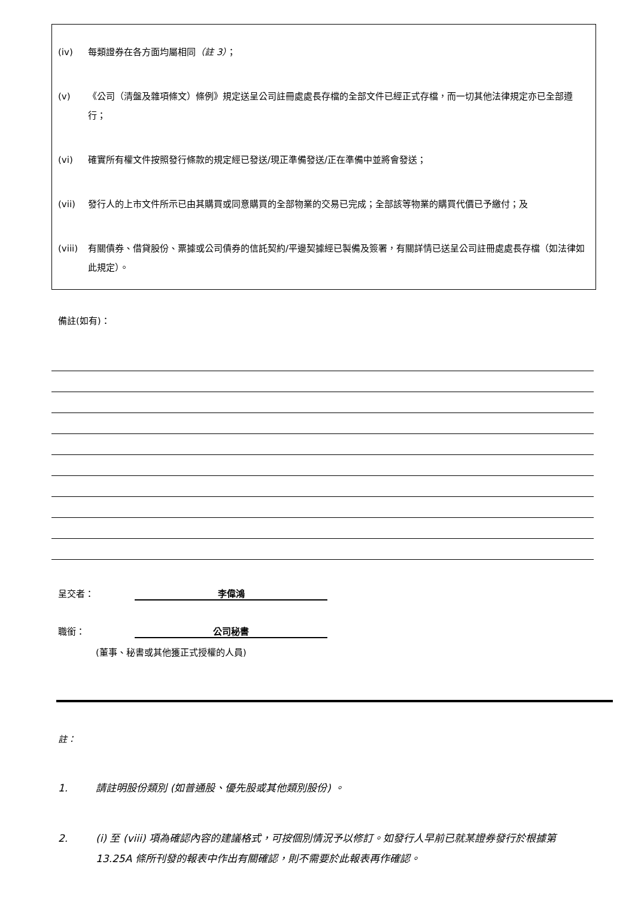(iv) 每類證券在各方面均屬相同（註 3）；
(v) 《公司（清盤及雜項條文）條例》規定送呈公司註冊處處長存檔的全部文件已經正式存檔，而一切其他法律規定亦已全部遵行；
(vi) 確實所有權文件按照發行條款的規定經已發送/現正準備發送/正在準備中並將會發送；
(vii) 發行人的上市文件所示已由其購買或同意購買的全部物業的交易已完成；全部該等物業的購買代價已予繳付；及
(viii) 有關債券、借貸股份、票據或公司債券的信託契約/平邊契據經已製備及簽署，有關詳情已送呈公司註冊處處長存檔（如法律如此規定）。
備註(如有)：
呈交者： 李偉鴻
職銜： 公司秘書
(董事、秘書或其他獲正式授權的人員)
註：
1. 請註明股份類別 (如普通股、優先股或其他類別股份) 。
2. (i) 至 (viii) 項為確認內容的建議格式，可按個別情況予以修訂。如發行人早前已就某證券發行於根據第 13.25A 條所刊發的報表中作出有關確認，則不需要於此報表再作確認。